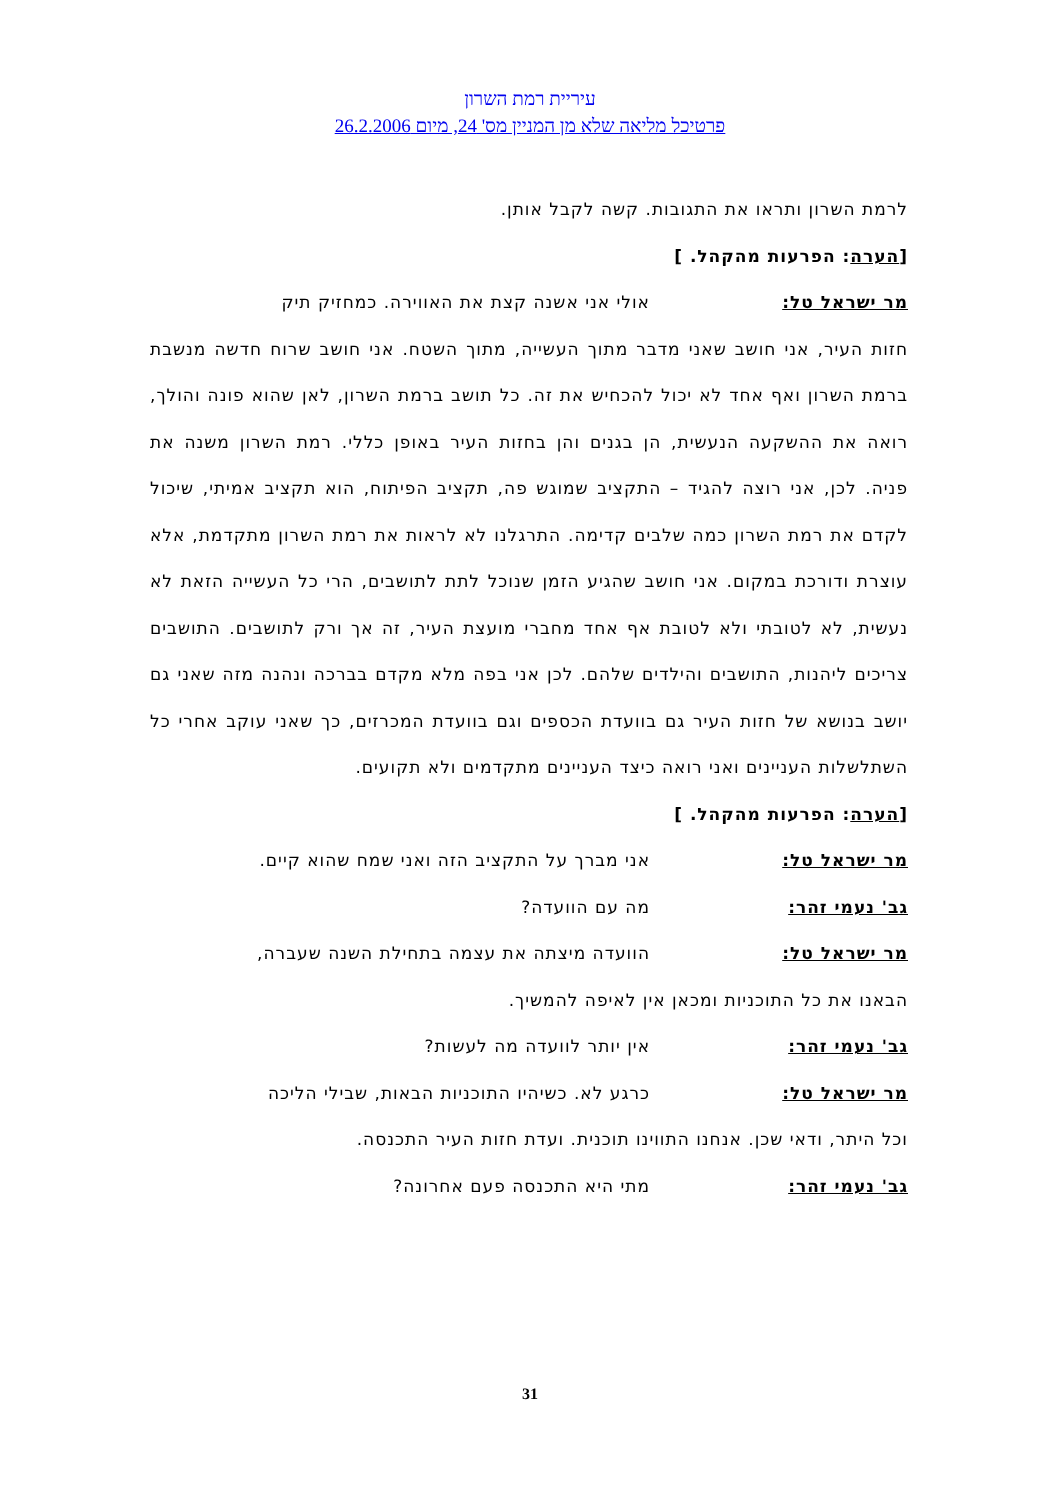עיריית רמת השרון
פרטיכל מליאה שלא מן המניין מס' 24, מיום 26.2.2006
לרמת השרון ותראו את התגובות. קשה לקבל אותן.
[הערה: הפרעות מהקהל. ]
מר ישראל טל: אולי אני אשנה קצת את האווירה. כמחזיק תיק
חזות העיר, אני חושב שאני מדבר מתוך העשייה, מתוך השטח. אני חושב שרוח חדשה מנשבת ברמת השרון ואף אחד לא יכול להכחיש את זה. כל תושב ברמת השרון, לאן שהוא פונה והולך, רואה את ההשקעה הנעשית, הן בגנים והן בחזות העיר באופן כללי. רמת השרון משנה את פניה. לכן, אני רוצה להגיד – התקציב שמוגש פה, תקציב הפיתוח, הוא תקציב אמיתי, שיכול לקדם את רמת השרון כמה שלבים קדימה. התרגלנו לא לראות את רמת השרון מתקדמת, אלא עוצרת ודורכת במקום. אני חושב שהגיע הזמן שנוכל לתת לתושבים, הרי כל העשייה הזאת לא נעשית, לא לטובתי ולא לטובת אף אחד מחברי מועצת העיר, זה אך ורק לתושבים. התושבים צריכים ליהנות, התושבים והילדים שלהם. לכן אני בפה מלא מקדם בברכה ונהנה מזה שאני גם יושב בנושא של חזות העיר גם בוועדת הכספים וגם בוועדת המכרזים, כך שאני עוקב אחרי כל השתלשלות העניינים ואני רואה כיצד העניינים מתקדמים ולא תקועים.
[הערה: הפרעות מהקהל. ]
מר ישראל טל: אני מברך על התקציב הזה ואני שמח שהוא קיים.
גב' נעמי זהר: מה עם הוועדה?
מר ישראל טל: הוועדה מיצתה את עצמה בתחילת השנה שעברה,
הבאנו את כל התוכניות ומכאן אין לאיפה להמשיך.
גב' נעמי זהר: אין יותר לוועדה מה לעשות?
מר ישראל טל: כרגע לא. כשיהיו התוכניות הבאות, שבילי הליכה
וכל היתר, ודאי שכן. אנחנו התווינו תוכנית. ועדת חזות העיר התכנסה.
גב' נעמי זהר: מתי היא התכנסה פעם אחרונה?
31